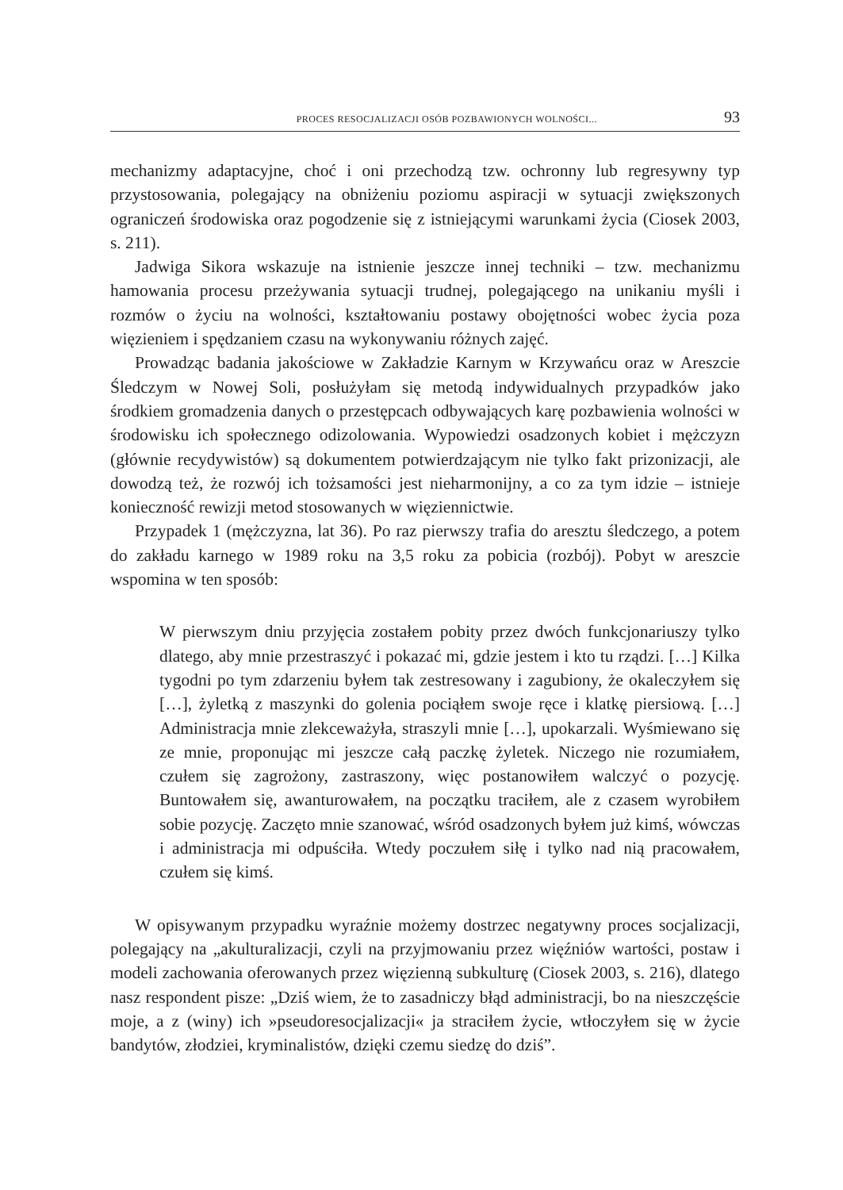PROCES RESOCJALIZACJI OSÓB POZBAWIONYCH WOLNOŚCI... 93
mechanizmy adaptacyjne, choć i oni przechodzą tzw. ochronny lub regresywny typ przystosowania, polegający na obniżeniu poziomu aspiracji w sytuacji zwiększonych ograniczeń środowiska oraz pogodzenie się z istniejącymi warunkami życia (Ciosek 2003, s. 211).
Jadwiga Sikora wskazuje na istnienie jeszcze innej techniki – tzw. mechanizmu hamowania procesu przeżywania sytuacji trudnej, polegającego na unikaniu myśli i rozmów o życiu na wolności, kształtowaniu postawy obojętności wobec życia poza więzieniem i spędzaniem czasu na wykonywaniu różnych zajęć.
Prowadząc badania jakościowe w Zakładzie Karnym w Krzywańcu oraz w Areszcie Śledczym w Nowej Soli, posłużyłam się metodą indywidualnych przypadków jako środkiem gromadzenia danych o przestępcach odbywających karę pozbawienia wolności w środowisku ich społecznego odizolowania. Wypowiedzi osadzonych kobiet i mężczyzn (głównie recydywistów) są dokumentem potwierdzającym nie tylko fakt prizonizacji, ale dowodzą też, że rozwój ich tożsamości jest nieharmonijny, a co za tym idzie – istnieje konieczność rewizji metod stosowanych w więziennictwie.
Przypadek 1 (mężczyzna, lat 36). Po raz pierwszy trafia do aresztu śledczego, a potem do zakładu karnego w 1989 roku na 3,5 roku za pobicia (rozbój). Pobyt w areszcie wspomina w ten sposób:
W pierwszym dniu przyjęcia zostałem pobity przez dwóch funkcjonariuszy tylko dlatego, aby mnie przestraszyć i pokazać mi, gdzie jestem i kto tu rządzi. […] Kilka tygodni po tym zdarzeniu byłem tak zestresowany i zagubiony, że okaleczyłem się […], żyletką z maszynki do golenia pociąłem swoje ręce i klatkę piersiową. […] Administracja mnie zlekceważyła, straszyli mnie […], upokarzali. Wyśmiewano się ze mnie, proponując mi jeszcze całą paczkę żyletek. Niczego nie rozumiałem, czułem się zagrożony, zastraszony, więc postanowiłem walczyć o pozycję. Buntowałem się, awanturowałem, na początku traciłem, ale z czasem wyrobiłem sobie pozycję. Zaczęto mnie szanować, wśród osadzonych byłem już kimś, wówczas i administracja mi odpuściła. Wtedy poczułem siłę i tylko nad nią pracowałem, czułem się kimś.
W opisywanym przypadku wyraźnie możemy dostrzec negatywny proces socjalizacji, polegający na „akulturalizacji, czyli na przyjmowaniu przez więźniów wartości, postaw i modeli zachowania oferowanych przez więzienną subkulturę (Ciosek 2003, s. 216), dlatego nasz respondent pisze: „Dziś wiem, że to zasadniczy błąd administracji, bo na nieszczęście moje, a z (winy) ich »pseudoresocjalizacji« ja straciłem życie, wtłoczyłem się w życie bandytów, złodziei, kryminalistów, dzięki czemu siedzę do dziś”.